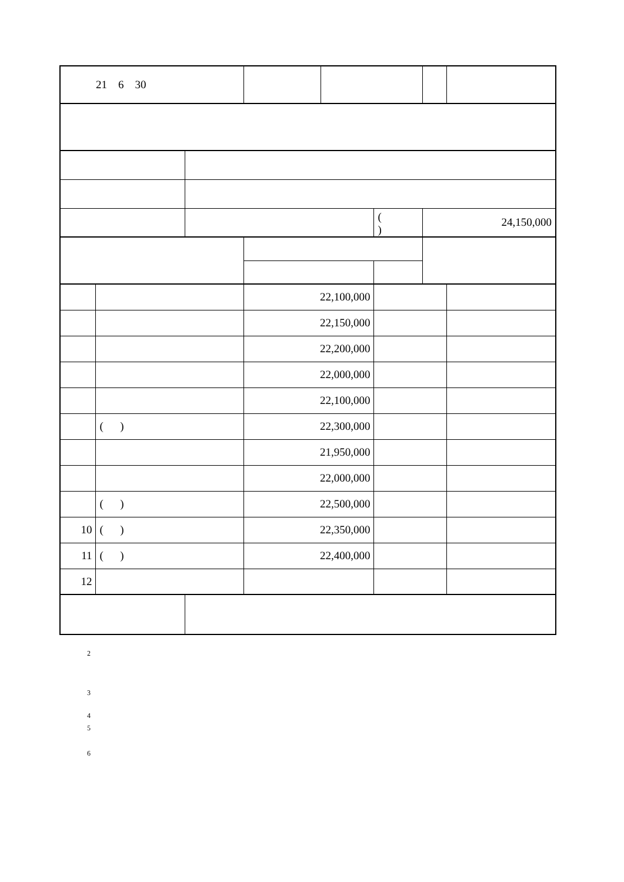| 21 6 30 | | | | | | | |
| | | | | | ( ) | 24,150,000 | |
| | | | 22,100,000 | | | | |
| | | | 22,150,000 | | | | |
| | | | 22,200,000 | | | | |
| | | | 22,000,000 | | | | |
| | | | 22,100,000 | | | | |
| | ( ) | | 22,300,000 | | | | |
| | | | 21,950,000 | | | | |
| | | | 22,000,000 | | | | |
| | ( ) | | 22,500,000 | | | | |
| 10 | ( ) | | 22,350,000 | | | | |
| 11 | ( ) | | 22,400,000 | | | | |
| 12 | | | | | | | |
2
3
4
5
6